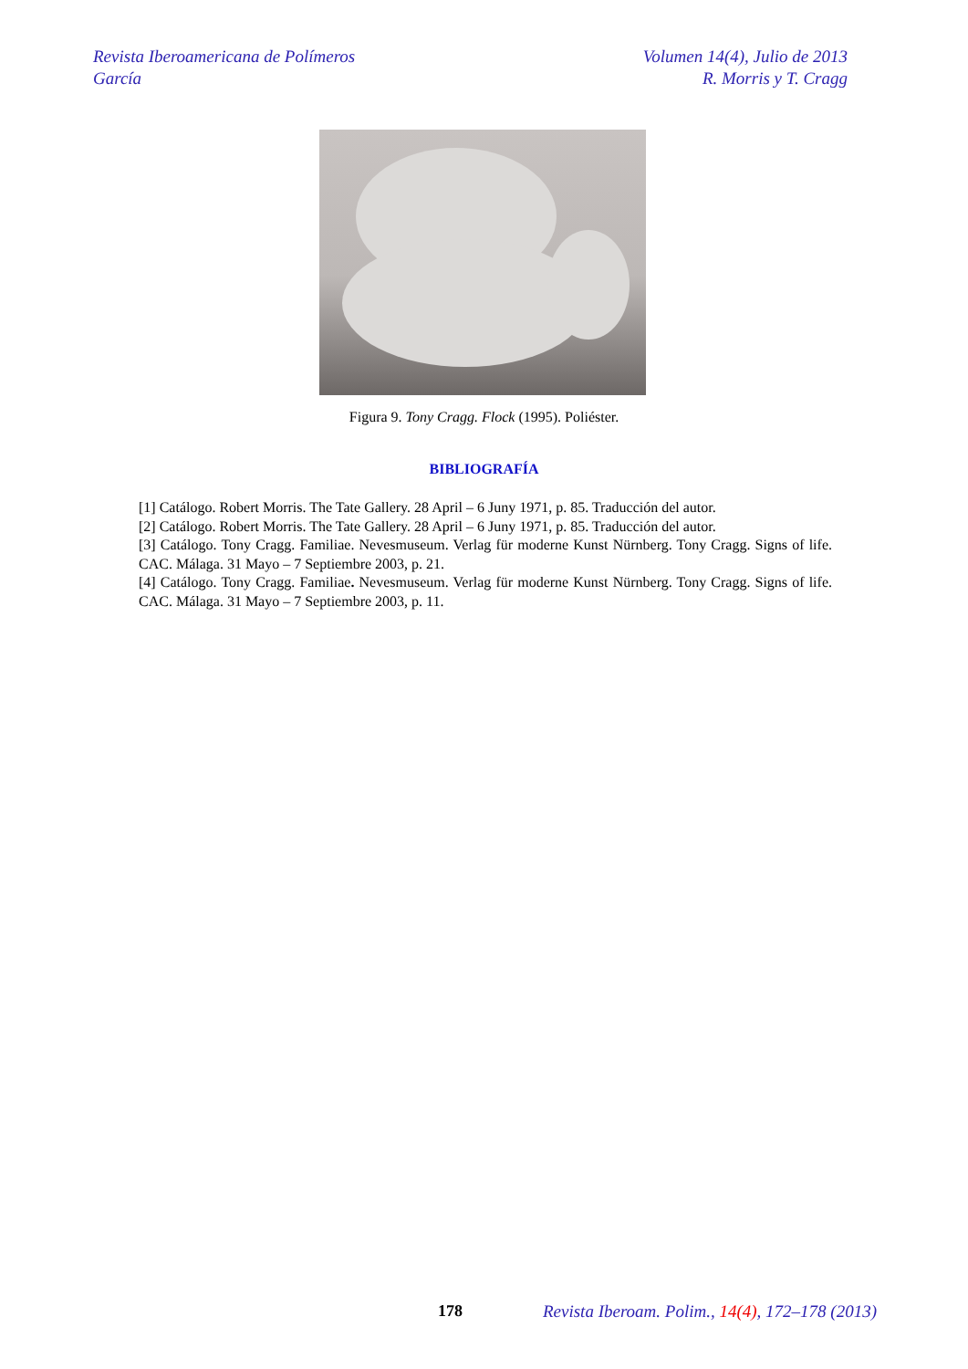Revista Iberoamericana de Polímeros
García
Volumen 14(4), Julio de 2013
R. Morris y T. Cragg
Figura 9. Tony Cragg. Flock (1995). Poliéster.
BIBLIOGRAFÍA
[1] Catálogo. Robert Morris. The Tate Gallery. 28 April – 6 Juny 1971, p. 85. Traducción del autor.
[2] Catálogo. Robert Morris. The Tate Gallery. 28 April – 6 Juny 1971, p. 85. Traducción del autor.
[3] Catálogo. Tony Cragg. Familiae. Nevesmuseum. Verlag für moderne Kunst Nürnberg. Tony Cragg. Signs of life. CAC. Málaga. 31 Mayo – 7 Septiembre 2003, p. 21.
[4] Catálogo. Tony Cragg. Familiae. Nevesmuseum. Verlag für moderne Kunst Nürnberg. Tony Cragg. Signs of life. CAC. Málaga. 31 Mayo – 7 Septiembre 2003, p. 11.
178
Revista Iberoam. Polim., 14(4), 172–178 (2013)